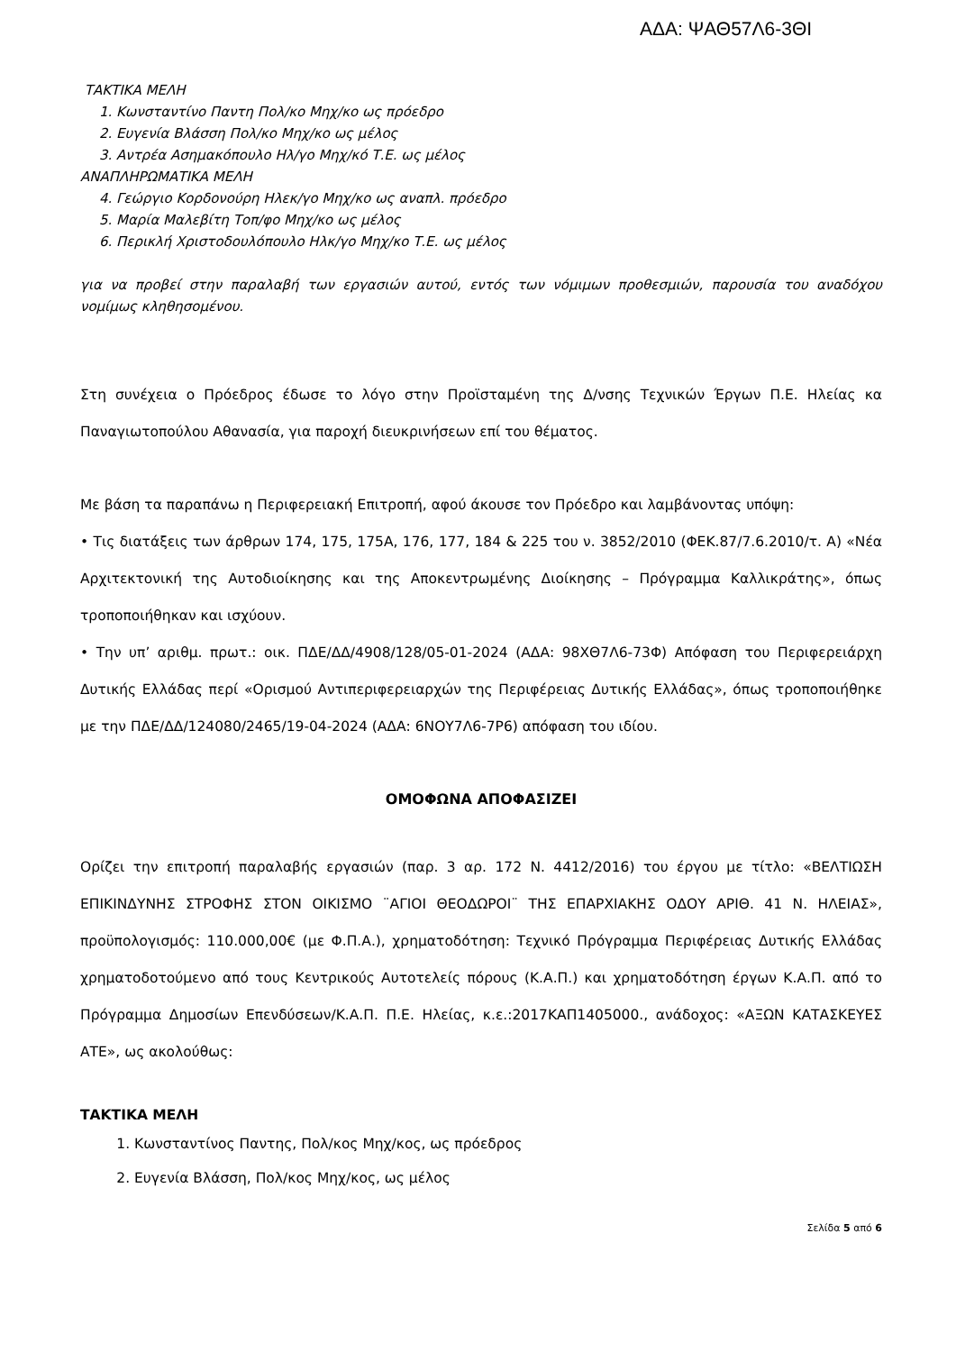ΑΔΑ: ΨΑΘ57Λ6-3ΘΙ
ΤΑΚΤΙΚΑ ΜΕΛΗ
1. Κωνσταντίνο Παντη Πολ/κο Μηχ/κο ως πρόεδρο
2. Ευγενία Βλάσση Πολ/κο Μηχ/κο ως μέλος
3. Αντρέα Ασημακόπουλο Ηλ/γο Μηχ/κό Τ.Ε. ως μέλος
ΑΝΑΠΛΗΡΩΜΑΤΙΚΑ ΜΕΛΗ
4. Γεώργιο Κορδονούρη Ηλεκ/γο Μηχ/κο ως αναπλ. πρόεδρο
5. Μαρία Μαλεβίτη Τοπ/φο Μηχ/κο ως μέλος
6. Περικλή Χριστοδουλόπουλο Ηλκ/γο Μηχ/κο Τ.Ε. ως μέλος
για να προβεί στην παραλαβή των εργασιών αυτού, εντός των νόμιμων προθεσμιών, παρουσία του αναδόχου νομίμως κληθησομένου.
Στη συνέχεια ο Πρόεδρος έδωσε το λόγο στην Προϊσταμένη της Δ/νσης Τεχνικών Έργων Π.Ε. Ηλείας κα Παναγιωτοπούλου Αθανασία, για παροχή διευκρινήσεων επί του θέματος.
Με βάση τα παραπάνω η Περιφερειακή Επιτροπή, αφού άκουσε τον Πρόεδρο και λαμβάνοντας υπόψη:
• Τις διατάξεις των άρθρων 174, 175, 175Α, 176, 177, 184 & 225 του ν. 3852/2010 (ΦΕΚ.87/7.6.2010/τ. Α) «Νέα Αρχιτεκτονική της Αυτοδιοίκησης και της Αποκεντρωμένης Διοίκησης – Πρόγραμμα Καλλικράτης», όπως τροποποιήθηκαν και ισχύουν.
• Την υπ’ αριθμ. πρωτ.: οικ. ΠΔΕ/ΔΔ/4908/128/05-01-2024 (ΑΔΑ: 98ΧΘ7Λ6-73Φ) Απόφαση του Περιφερειάρχη Δυτικής Ελλάδας περί «Ορισμού Αντιπεριφερειαρχών της Περιφέρειας Δυτικής Ελλάδας», όπως τροποποιήθηκε με την ΠΔΕ/ΔΔ/124080/2465/19-04-2024 (ΑΔΑ: 6ΝΟΥ7Λ6-7Ρ6) απόφαση του ιδίου.
ΟΜΟΦΩΝΑ ΑΠΟΦΑΣΙΖΕΙ
Ορίζει την επιτροπή παραλαβής εργασιών (παρ. 3 αρ. 172 Ν. 4412/2016) του έργου με τίτλο: «ΒΕΛΤΙΩΣΗ ΕΠΙΚΙΝΔΥΝΗΣ ΣΤΡΟΦΗΣ ΣΤΟΝ ΟΙΚΙΣΜΟ ¨ΑΓΙΟΙ ΘΕΟΔΩΡΟΙ¨ ΤΗΣ ΕΠΑΡΧΙΑΚΗΣ ΟΔΟΥ ΑΡΙΘ. 41 Ν. ΗΛΕΙΑΣ», προϋπολογισμός: 110.000,00€ (με Φ.Π.Α.), χρηματοδότηση: Τεχνικό Πρόγραμμα Περιφέρειας Δυτικής Ελλάδας χρηματοδοτούμενο από τους Κεντρικούς Αυτοτελείς πόρους (Κ.Α.Π.) και χρηματοδότηση έργων Κ.Α.Π. από το Πρόγραμμα Δημοσίων Επενδύσεων/Κ.Α.Π. Π.Ε. Ηλείας, κ.ε.:2017ΚΑΠ1405000., ανάδοχος: «ΑΞΩΝ ΚΑΤΑΣΚΕΥΕΣ ΑΤΕ», ως ακολούθως:
ΤΑΚΤΙΚΑ ΜΕΛΗ
1. Κωνσταντίνος Παντης, Πολ/κος Μηχ/κος, ως πρόεδρος
2. Ευγενία Βλάσση, Πολ/κος Μηχ/κος, ως μέλος
Σελίδα 5 από 6